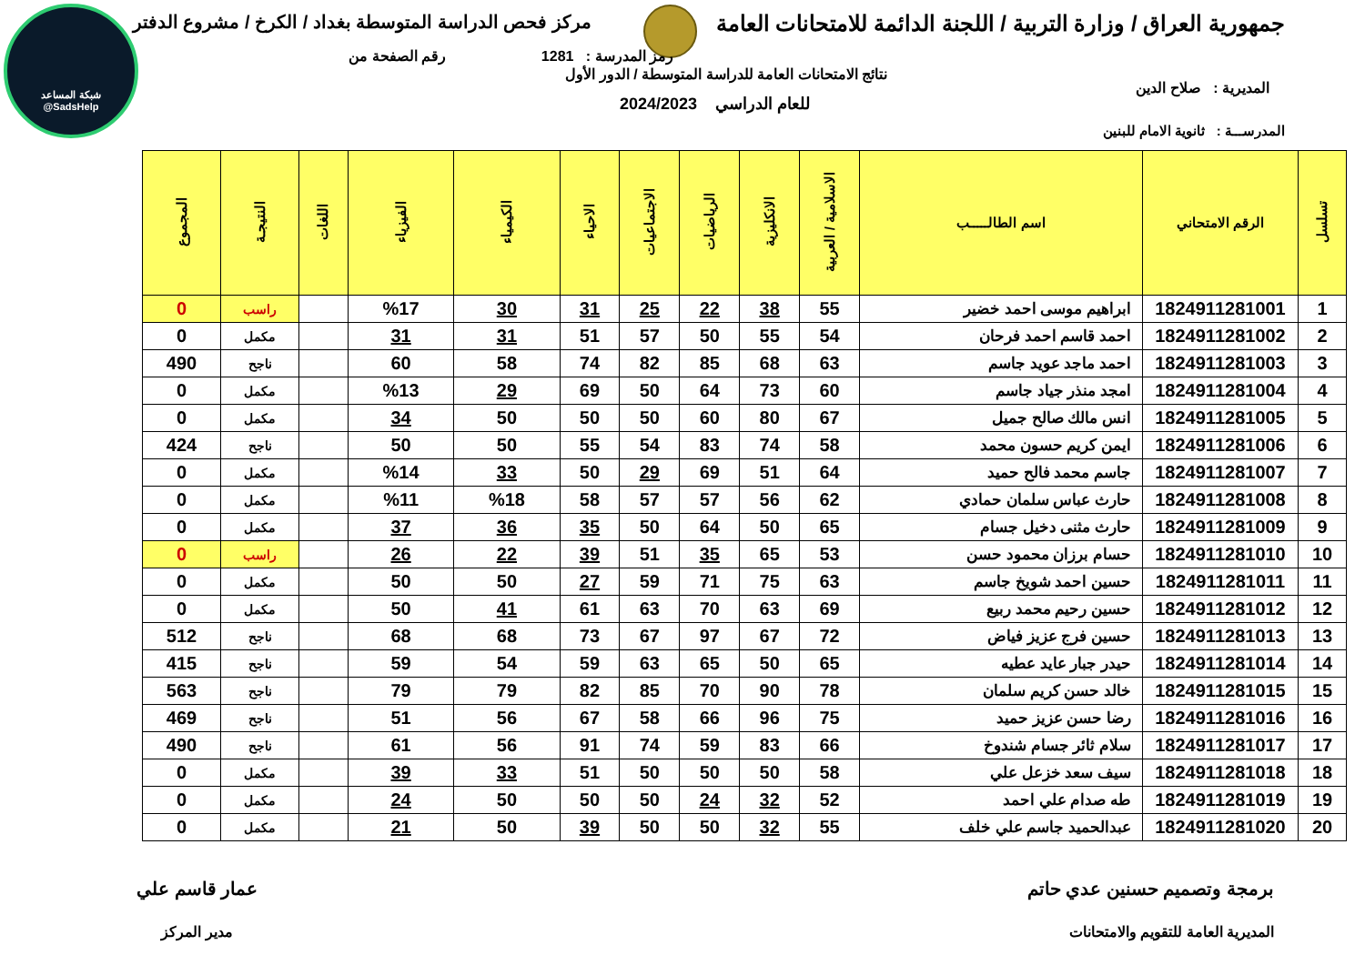جمهورية العراق / وزارة التربية / اللجنة الدائمة للامتحانات العامة مركز فحص الدراسة المتوسطة بغداد / الكرخ / مشروع الدفتر
شبكة المساعد
@SadsHelp
رقم الصفحة من رمز المدرسة : 1281
نتائج الامتحانات العامة للدراسة المتوسطة / الدور الأول
المديرية : صلاح الدين
للعام الدراسي 2024/2023
المدرســـة : ثانوية الامام للبنين
| تسلسل | الرقم الامتحاني | اسم الطالـــــب | الاسلامية / العربية | الانكليزية | الرياضيات | الاجتماعيات | الاحياء | الكيمياء | الفيزياء | اللغات | النتيجـة | المجموع |
| --- | --- | --- | --- | --- | --- | --- | --- | --- | --- | --- | --- | --- |
| 1 | 1824911281001 | ابراهيم موسى احمد خضير | 55 | 38 | 22 | 25 | 31 | 30 | %17 | | راسب | 0 |
| 2 | 1824911281002 | احمد قاسم احمد فرحان | 54 | 55 | 50 | 57 | 51 | 31 | 31 | | مكمل | 0 |
| 3 | 1824911281003 | احمد ماجد عويد جاسم | 63 | 68 | 85 | 82 | 74 | 58 | 60 | | ناجح | 490 |
| 4 | 1824911281004 | امجد منذر جياد جاسم | 60 | 73 | 64 | 50 | 69 | 29 | %13 | | مكمل | 0 |
| 5 | 1824911281005 | انس مالك صالح جميل | 67 | 80 | 60 | 50 | 50 | 50 | 34 | | مكمل | 0 |
| 6 | 1824911281006 | ايمن كريم حسون محمد | 58 | 74 | 83 | 54 | 55 | 50 | 50 | | ناجح | 424 |
| 7 | 1824911281007 | جاسم محمد فالح حميد | 64 | 51 | 69 | 29 | 50 | 33 | %14 | | مكمل | 0 |
| 8 | 1824911281008 | حارث عباس سلمان حمادي | 62 | 56 | 57 | 57 | 58 | %18 | %11 | | مكمل | 0 |
| 9 | 1824911281009 | حارث مثنى دخيل جسام | 65 | 50 | 64 | 50 | 35 | 36 | 37 | | مكمل | 0 |
| 10 | 1824911281010 | حسام برزان محمود حسن | 53 | 65 | 35 | 51 | 39 | 22 | 26 | | راسب | 0 |
| 11 | 1824911281011 | حسين احمد شويخ جاسم | 63 | 75 | 71 | 59 | 27 | 50 | 50 | | مكمل | 0 |
| 12 | 1824911281012 | حسين رحيم محمد ربيع | 69 | 63 | 70 | 63 | 61 | 41 | 50 | | مكمل | 0 |
| 13 | 1824911281013 | حسين فرج عزيز فياض | 72 | 67 | 97 | 67 | 73 | 68 | 68 | | ناجح | 512 |
| 14 | 1824911281014 | حيدر جبار عايد عطيه | 65 | 50 | 65 | 63 | 59 | 54 | 59 | | ناجح | 415 |
| 15 | 1824911281015 | خالد حسن كريم سلمان | 78 | 90 | 70 | 85 | 82 | 79 | 79 | | ناجح | 563 |
| 16 | 1824911281016 | رضا حسن عزيز حميد | 75 | 96 | 66 | 58 | 67 | 56 | 51 | | ناجح | 469 |
| 17 | 1824911281017 | سلام ثائر جسام شندوخ | 66 | 83 | 59 | 74 | 91 | 56 | 61 | | ناجح | 490 |
| 18 | 1824911281018 | سيف سعد خزعل علي | 58 | 50 | 50 | 50 | 51 | 33 | 39 | | مكمل | 0 |
| 19 | 1824911281019 | طه صدام علي احمد | 52 | 32 | 24 | 50 | 50 | 50 | 24 | | مكمل | 0 |
| 20 | 1824911281020 | عبدالحميد جاسم علي خلف | 55 | 32 | 50 | 50 | 39 | 50 | 21 | | مكمل | 0 |
برمجة وتصميم حسنين عدي حاتم
المديرية العامة للتقويم والامتحانات
عمار قاسم علي
مدير المركز